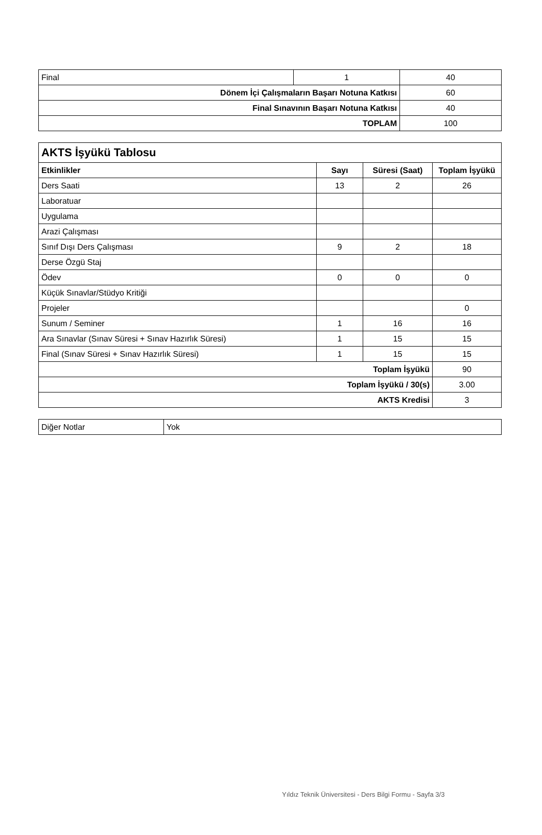| Final | 1 | 40 |
| Dönem İçi Çalışmaların Başarı Notuna Katkısı | | 60 |
| Final Sınavının Başarı Notuna Katkısı | | 40 |
| TOPLAM | | 100 |
| AKTS İşyükü Tablosu | | | |
| --- | --- | --- | --- |
| Etkinlikler | Sayı | Süresi (Saat) | Toplam İşyükü |
| Ders Saati | 13 | 2 | 26 |
| Laboratuar | | | |
| Uygulama | | | |
| Arazi Çalışması | | | |
| Sınıf Dışı Ders Çalışması | 9 | 2 | 18 |
| Derse Özgü Staj | | | |
| Ödev | 0 | 0 | 0 |
| Küçük Sınavlar/Stüdyo Kritiği | | | |
| Projeler | | | 0 |
| Sunum / Seminer | 1 | 16 | 16 |
| Ara Sınavlar (Sınav Süresi + Sınav Hazırlık Süresi) | 1 | 15 | 15 |
| Final (Sınav Süresi + Sınav Hazırlık Süresi) | 1 | 15 | 15 |
| Toplam İşyükü | | | 90 |
| Toplam İşyükü / 30(s) | | | 3.00 |
| AKTS Kredisi | | | 3 |
| Diğer Notlar | Yok |
Yıldız Teknik Üniversitesi - Ders Bilgi Formu - Sayfa 3/3